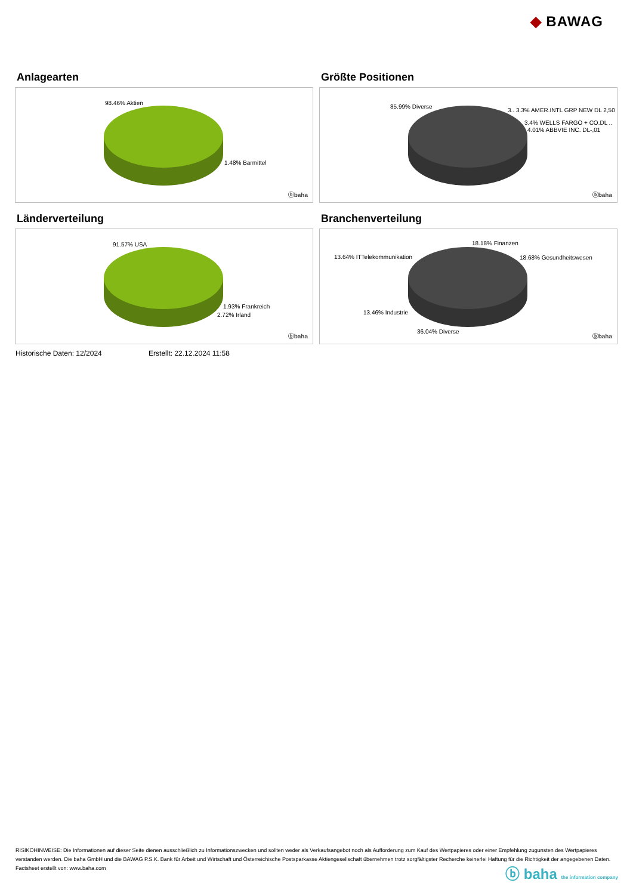◆ BAWAG
Anlagearten
98.46% Aktien
1.48% Barmittel
ⓑbaha
Größte Positionen
85.99% Diverse
3.. 3.3% AMER.INTL GRP NEW DL 2,50
3.4% WELLS FARGO + CO.DL ..
4.01% ABBVIE INC. DL-,01
ⓑbaha
Länderverteilung
91.57% USA
1.93% Frankreich
2.72% Irland
ⓑbaha
Branchenverteilung
18.18% Finanzen
13.64% ITTelekommunikation 18.68% Gesundheitswesen
13.46% Industrie
36.04% Diverse
ⓑbaha
Historische Daten: 12/2024 Erstellt: 22.12.2024 11:58
RISIKOHINWEISE: Die Informationen auf dieser Seite dienen ausschließlich zu Informationszwecken und sollten weder als Verkaufsangebot noch als Aufforderung zum Kauf des Wertpapieres oder einer Empfehlung zugunsten des Wertpapieres verstanden werden. Die baha GmbH und die BAWAG P.S.K. Bank für Arbeit und Wirtschaft und Österreichische Postsparkasse Aktiengesellschaft übernehmen trotz sorgfältigster Recherche keinerlei Haftung für die Richtigkeit der angegebenen Daten.
Factsheet erstellt von: www.baha.com
ⓑ baha the information company